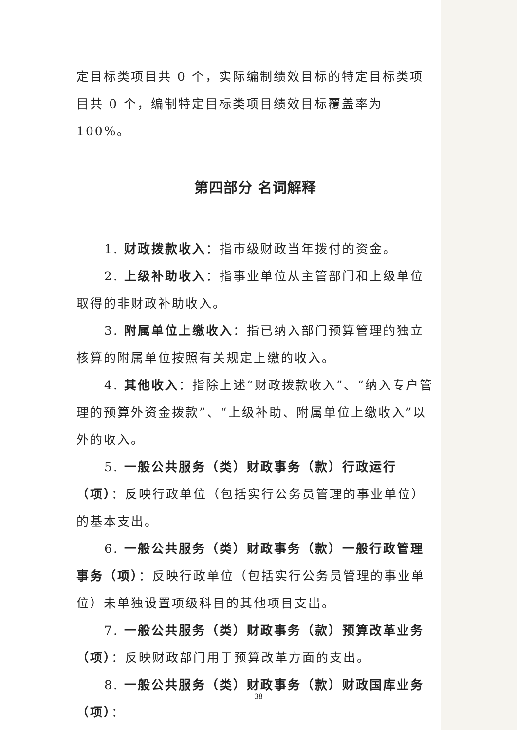定目标类项目共 0 个，实际编制绩效目标的特定目标类项目共 0 个，编制特定目标类项目绩效目标覆盖率为 100%。
第四部分 名词解释
1. 财政拨款收入：指市级财政当年拨付的资金。
2. 上级补助收入：指事业单位从主管部门和上级单位取得的非财政补助收入。
3. 附属单位上缴收入：指已纳入部门预算管理的独立核算的附属单位按照有关规定上缴的收入。
4. 其他收入：指除上述“财政拨款收入”、“纳入专户管理的预算外资金拨款”、“上级补助、附属单位上缴收入”以外的收入。
5. 一般公共服务（类）财政事务（款）行政运行（项）：反映行政单位（包括实行公务员管理的事业单位）的基本支出。
6. 一般公共服务（类）财政事务（款）一般行政管理事务（项）：反映行政单位（包括实行公务员管理的事业单位）未单独设置项级科目的其他项目支出。
7. 一般公共服务（类）财政事务（款）预算改革业务（项）：反映财政部门用于预算改革方面的支出。
8. 一般公共服务（类）财政事务（款）财政国库业务（项）：
38